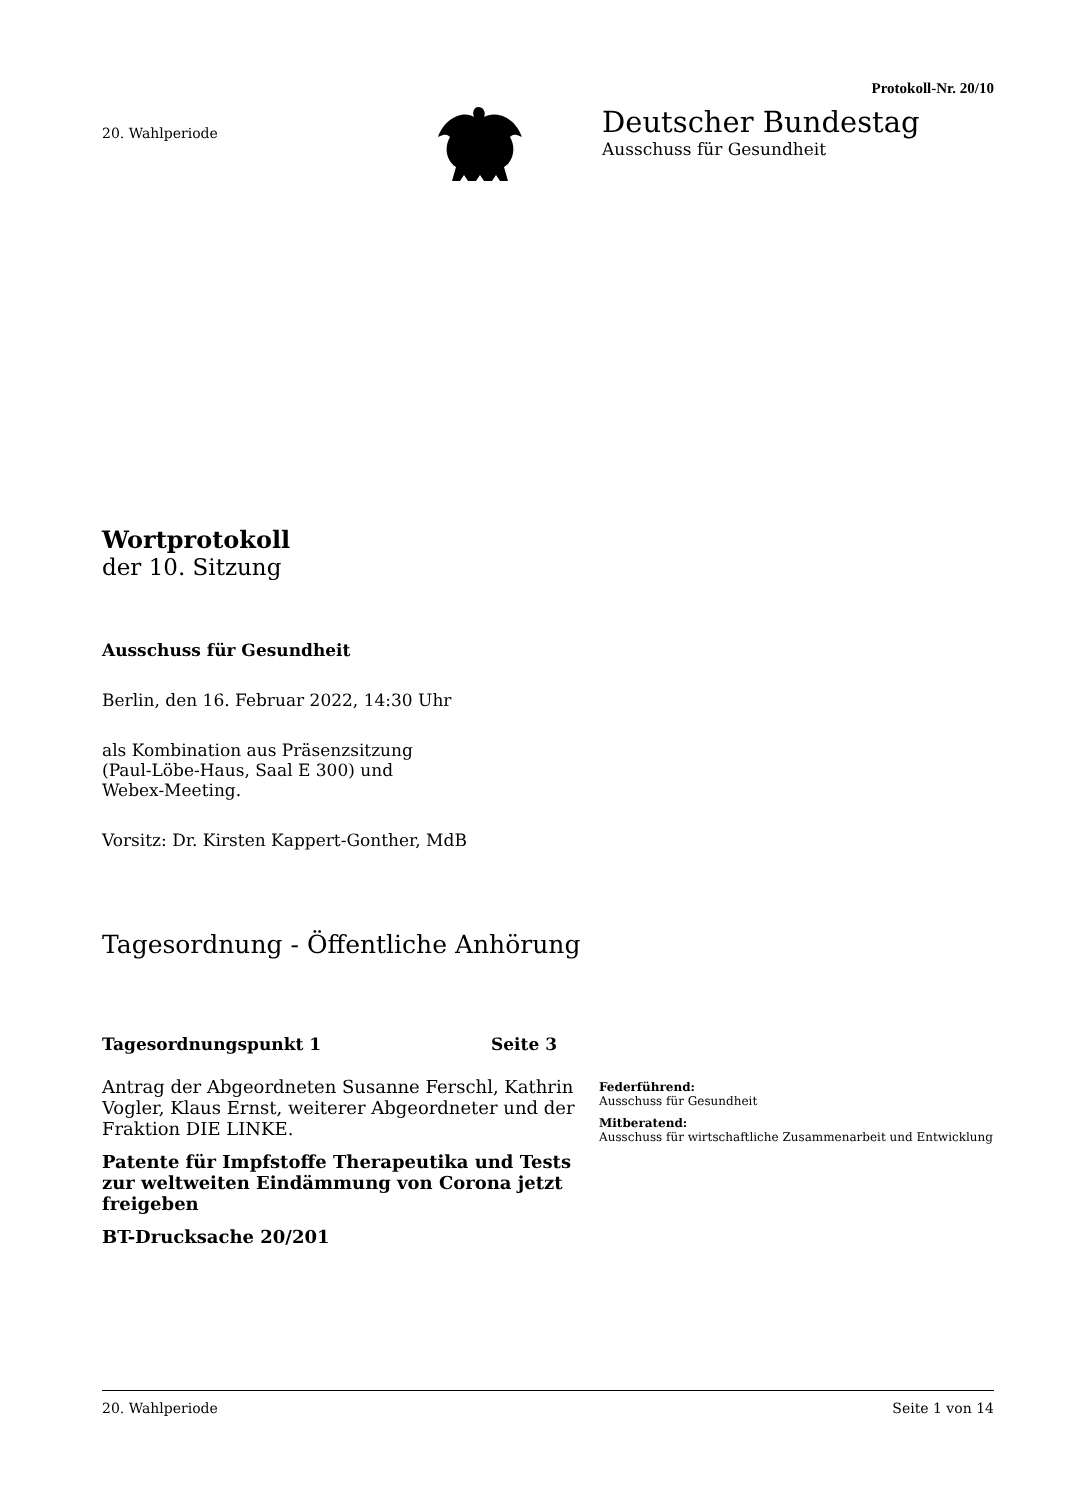Protokoll-Nr. 20/10
20. Wahlperiode
Deutscher Bundestag
Ausschuss für Gesundheit
Wortprotokoll
der 10. Sitzung
Ausschuss für Gesundheit
Berlin, den 16. Februar 2022, 14:30 Uhr
als Kombination aus Präsenzsitzung
(Paul-Löbe-Haus, Saal E 300) und
Webex-Meeting.
Vorsitz: Dr. Kirsten Kappert-Gonther, MdB
Tagesordnung - Öffentliche Anhörung
Tagesordnungspunkt 1 Seite 3
Antrag der Abgeordneten Susanne Ferschl, Kathrin Vogler, Klaus Ernst, weiterer Abgeordneter und der Fraktion DIE LINKE.
Patente für Impfstoffe Therapeutika und Tests zur weltweiten Eindämmung von Corona jetzt freigeben
BT-Drucksache 20/201
Federführend:
Ausschuss für Gesundheit
Mitberatend:
Ausschuss für wirtschaftliche Zusammenarbeit und Entwicklung
20. Wahlperiode Seite 1 von 14